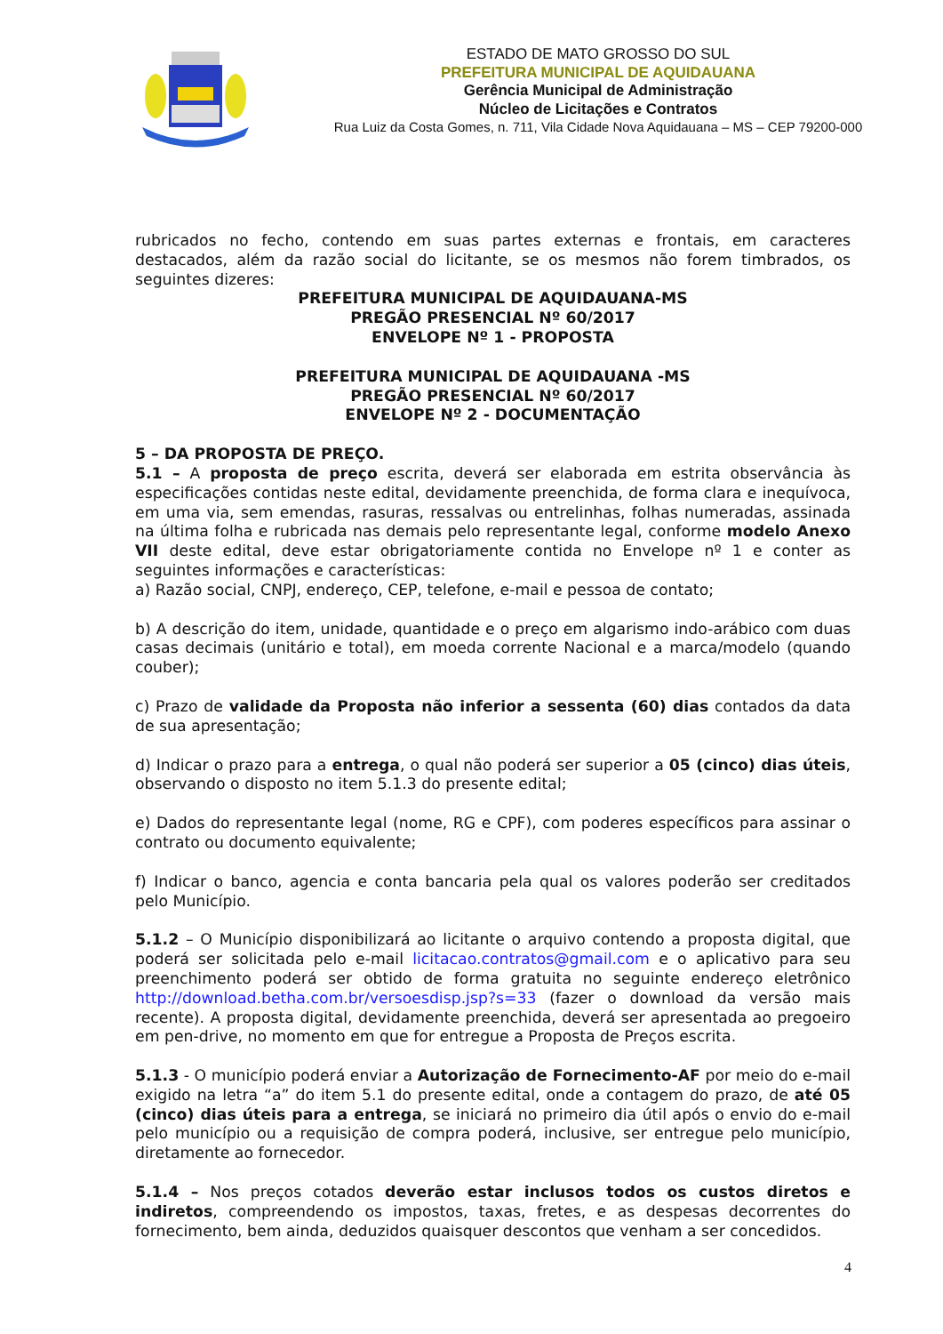ESTADO DE MATO GROSSO DO SUL
PREFEITURA MUNICIPAL DE AQUIDAUANA
Gerência Municipal de Administração
Núcleo de Licitações e Contratos
Rua Luiz da Costa Gomes, n. 711, Vila Cidade Nova Aquidauana – MS – CEP 79200-000
rubricados no fecho, contendo em suas partes externas e frontais, em caracteres destacados, além da razão social do licitante, se os mesmos não forem timbrados, os seguintes dizeres:
PREFEITURA MUNICIPAL DE AQUIDAUANA-MS
PREGÃO PRESENCIAL Nº 60/2017
ENVELOPE Nº 1 - PROPOSTA
PREFEITURA MUNICIPAL DE AQUIDAUANA -MS
PREGÃO PRESENCIAL Nº 60/2017
ENVELOPE Nº 2 - DOCUMENTAÇÃO
5 – DA PROPOSTA DE PREÇO.
5.1 – A proposta de preço escrita, deverá ser elaborada em estrita observância às especificações contidas neste edital, devidamente preenchida, de forma clara e inequívoca, em uma via, sem emendas, rasuras, ressalvas ou entrelinhas, folhas numeradas, assinada na última folha e rubricada nas demais pelo representante legal, conforme modelo Anexo VII deste edital, deve estar obrigatoriamente contida no Envelope nº 1 e conter as seguintes informações e características:
a) Razão social, CNPJ, endereço, CEP, telefone, e-mail e pessoa de contato;
b) A descrição do item, unidade, quantidade e o preço em algarismo indo-arábico com duas casas decimais (unitário e total), em moeda corrente Nacional e a marca/modelo (quando couber);
c) Prazo de validade da Proposta não inferior a sessenta (60) dias contados da data de sua apresentação;
d) Indicar o prazo para a entrega, o qual não poderá ser superior a 05 (cinco) dias úteis, observando o disposto no item 5.1.3 do presente edital;
e) Dados do representante legal (nome, RG e CPF), com poderes específicos para assinar o contrato ou documento equivalente;
f) Indicar o banco, agencia e conta bancaria pela qual os valores poderão ser creditados pelo Município.
5.1.2 – O Município disponibilizará ao licitante o arquivo contendo a proposta digital, que poderá ser solicitada pelo e-mail licitacao.contratos@gmail.com e o aplicativo para seu preenchimento poderá ser obtido de forma gratuita no seguinte endereço eletrônico http://download.betha.com.br/versoesdisp.jsp?s=33 (fazer o download da versão mais recente). A proposta digital, devidamente preenchida, deverá ser apresentada ao pregoeiro em pen-drive, no momento em que for entregue a Proposta de Preços escrita.
5.1.3 - O município poderá enviar a Autorização de Fornecimento-AF por meio do e-mail exigido na letra “a” do item 5.1 do presente edital, onde a contagem do prazo, de até 05 (cinco) dias úteis para a entrega, se iniciará no primeiro dia útil após o envio do e-mail pelo município ou a requisição de compra poderá, inclusive, ser entregue pelo município, diretamente ao fornecedor.
5.1.4 – Nos preços cotados deverão estar inclusos todos os custos diretos e indiretos, compreendendo os impostos, taxas, fretes, e as despesas decorrentes do fornecimento, bem ainda, deduzidos quaisquer descontos que venham a ser concedidos.
4